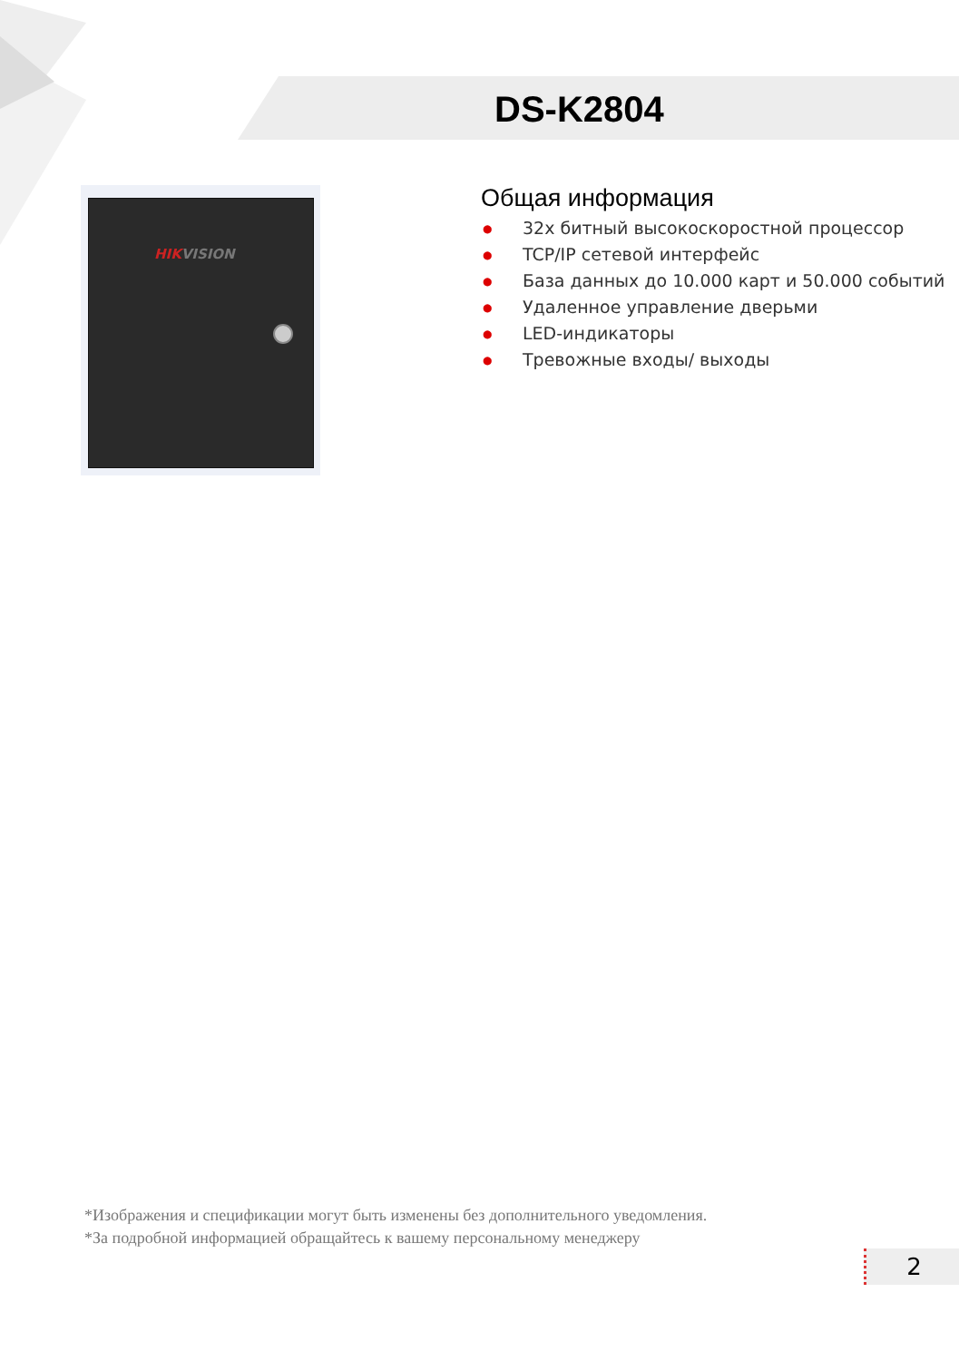DS-K2804
HIKVISION
Общая информация
● 32х битный высокоскоростной процессор
● TCP/IP сетевой интерфейс
● База данных до 10.000 карт и 50.000 событий
● Удаленное управление дверьми
● LED-индикаторы
● Тревожные входы/ выходы
*Изображения и спецификации могут быть изменены без дополнительного уведомления.
*За подробной информацией обращайтесь к вашему персональному менеджеру
2